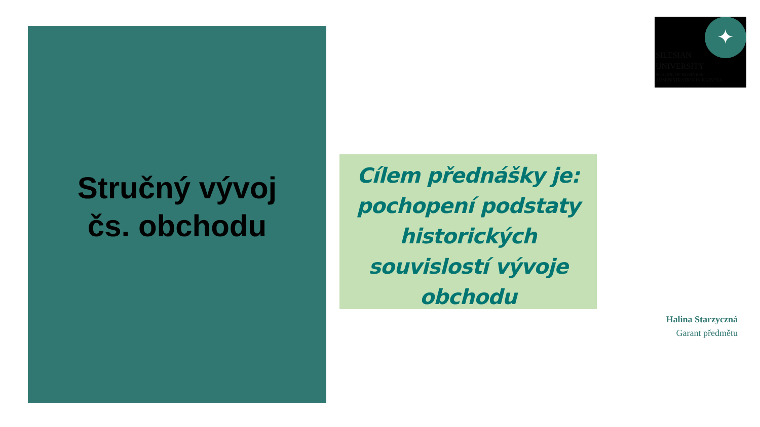Stručný vývoj
čs. obchodu
Cílem přednášky je: pochopení podstaty historických souvislostí vývoje obchodu
✦
SILESIAN
UNIVERSITY
SCHOOL OF BUSINESS
ADMINISTRATION IN KARVINA
Halina Starzyczná
Garant předmětu